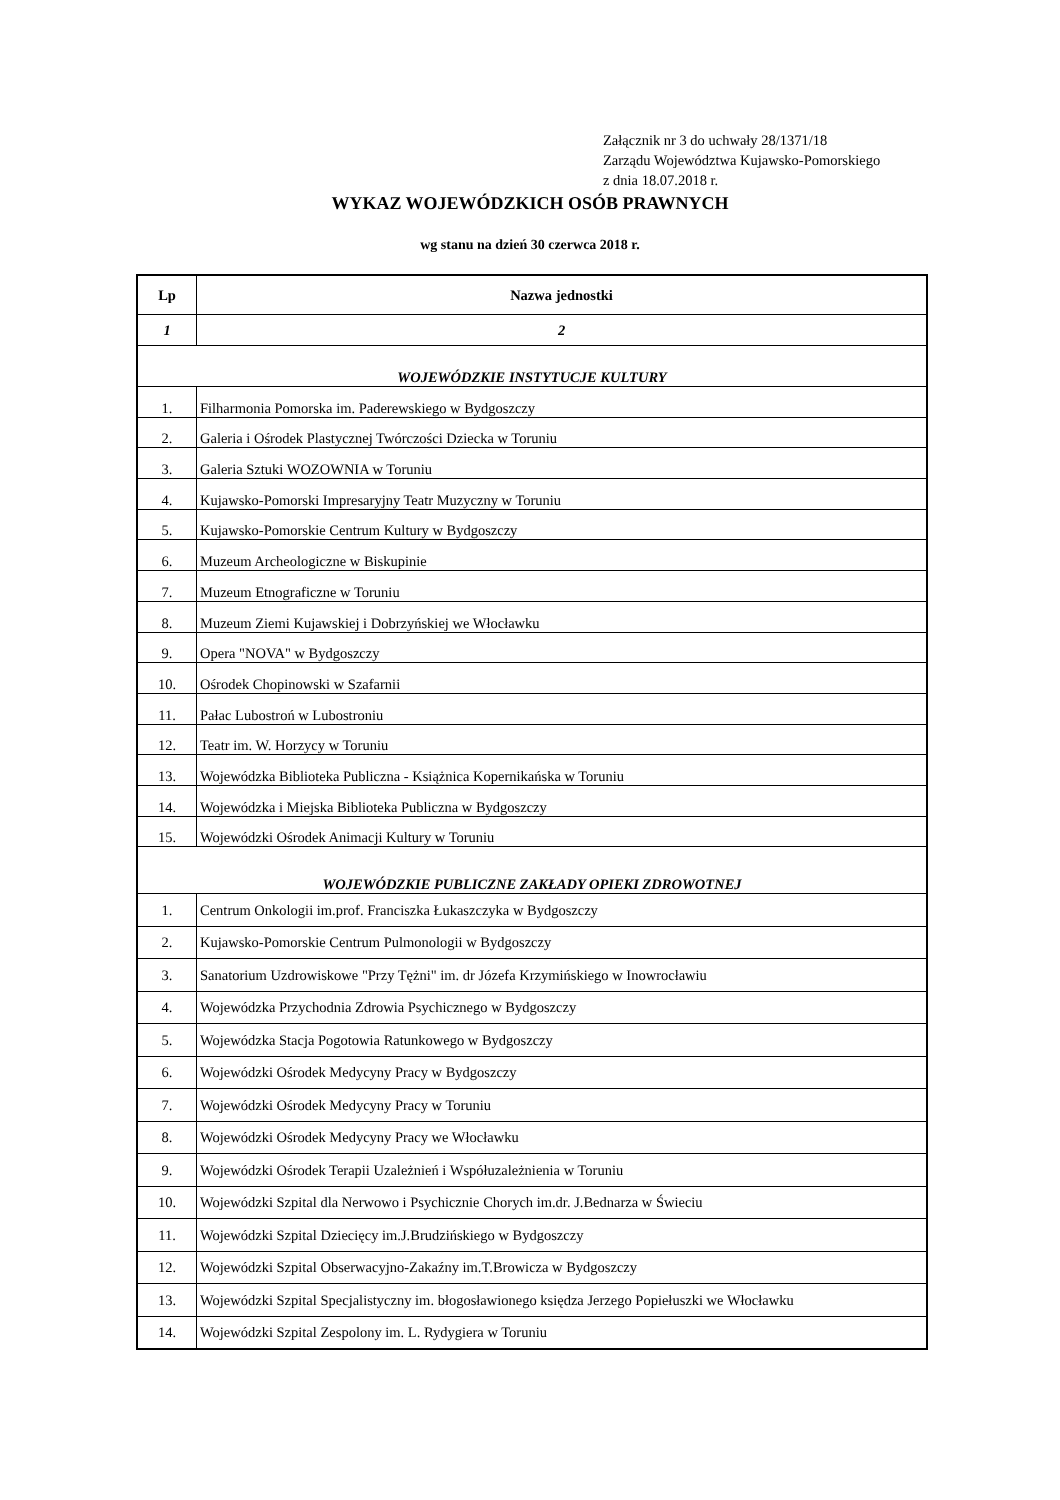Załącznik nr 3 do uchwały 28/1371/18
Zarządu Województwa Kujawsko-Pomorskiego
z dnia 18.07.2018 r.
WYKAZ WOJEWÓDZKICH OSÓB PRAWNYCH
wg stanu na dzień 30 czerwca 2018 r.
| Lp | Nazwa jednostki |
| --- | --- |
| 1 | 2 |
| WOJEWÓDZKIE INSTYTUCJE KULTURY | |
| 1. | Filharmonia Pomorska im. Paderewskiego w Bydgoszczy |
| 2. | Galeria i Ośrodek Plastycznej Twórczości Dziecka w Toruniu |
| 3. | Galeria Sztuki WOZOWNIA w Toruniu |
| 4. | Kujawsko-Pomorski Impresaryjny Teatr Muzyczny w Toruniu |
| 5. | Kujawsko-Pomorskie Centrum Kultury w Bydgoszczy |
| 6. | Muzeum Archeologiczne w Biskupinie |
| 7. | Muzeum Etnograficzne w Toruniu |
| 8. | Muzeum Ziemi Kujawskiej i Dobrzyńskiej we Włocławku |
| 9. | Opera "NOVA" w Bydgoszczy |
| 10. | Ośrodek Chopinowski w Szafarnii |
| 11. | Pałac Lubostroń w Lubostroniu |
| 12. | Teatr im. W. Horzycy w Toruniu |
| 13. | Wojewódzka Biblioteka Publiczna - Książnica Kopernikańska w Toruniu |
| 14. | Wojewódzka i Miejska Biblioteka Publiczna w Bydgoszczy |
| 15. | Wojewódzki Ośrodek Animacji Kultury w Toruniu |
| WOJEWÓDZKIE PUBLICZNE ZAKŁADY OPIEKI ZDROWOTNEJ | |
| 1. | Centrum Onkologii im.prof. Franciszka Łukaszczyka w Bydgoszczy |
| 2. | Kujawsko-Pomorskie Centrum Pulmonologii w Bydgoszczy |
| 3. | Sanatorium Uzdrowiskowe "Przy Tężni" im. dr Józefa Krzymińskiego w Inowrocławiu |
| 4. | Wojewódzka Przychodnia Zdrowia Psychicznego w Bydgoszczy |
| 5. | Wojewódzka Stacja Pogotowia Ratunkowego w Bydgoszczy |
| 6. | Wojewódzki Ośrodek Medycyny Pracy w Bydgoszczy |
| 7. | Wojewódzki Ośrodek Medycyny Pracy w Toruniu |
| 8. | Wojewódzki Ośrodek Medycyny Pracy we Włocławku |
| 9. | Wojewódzki Ośrodek Terapii Uzależnień i Współuzależnienia w Toruniu |
| 10. | Wojewódzki Szpital dla Nerwowo i Psychicznie Chorych im.dr. J.Bednarza w Świeciu |
| 11. | Wojewódzki Szpital Dziecięcy im.J.Brudzińskiego w Bydgoszczy |
| 12. | Wojewódzki Szpital Obserwacyjno-Zakaźny im.T.Browicza w Bydgoszczy |
| 13. | Wojewódzki Szpital Specjalistyczny im. błogosławionego księdza Jerzego Popiełuszki we Włocławku |
| 14. | Wojewódzki Szpital Zespolony im. L. Rydygiera w Toruniu |